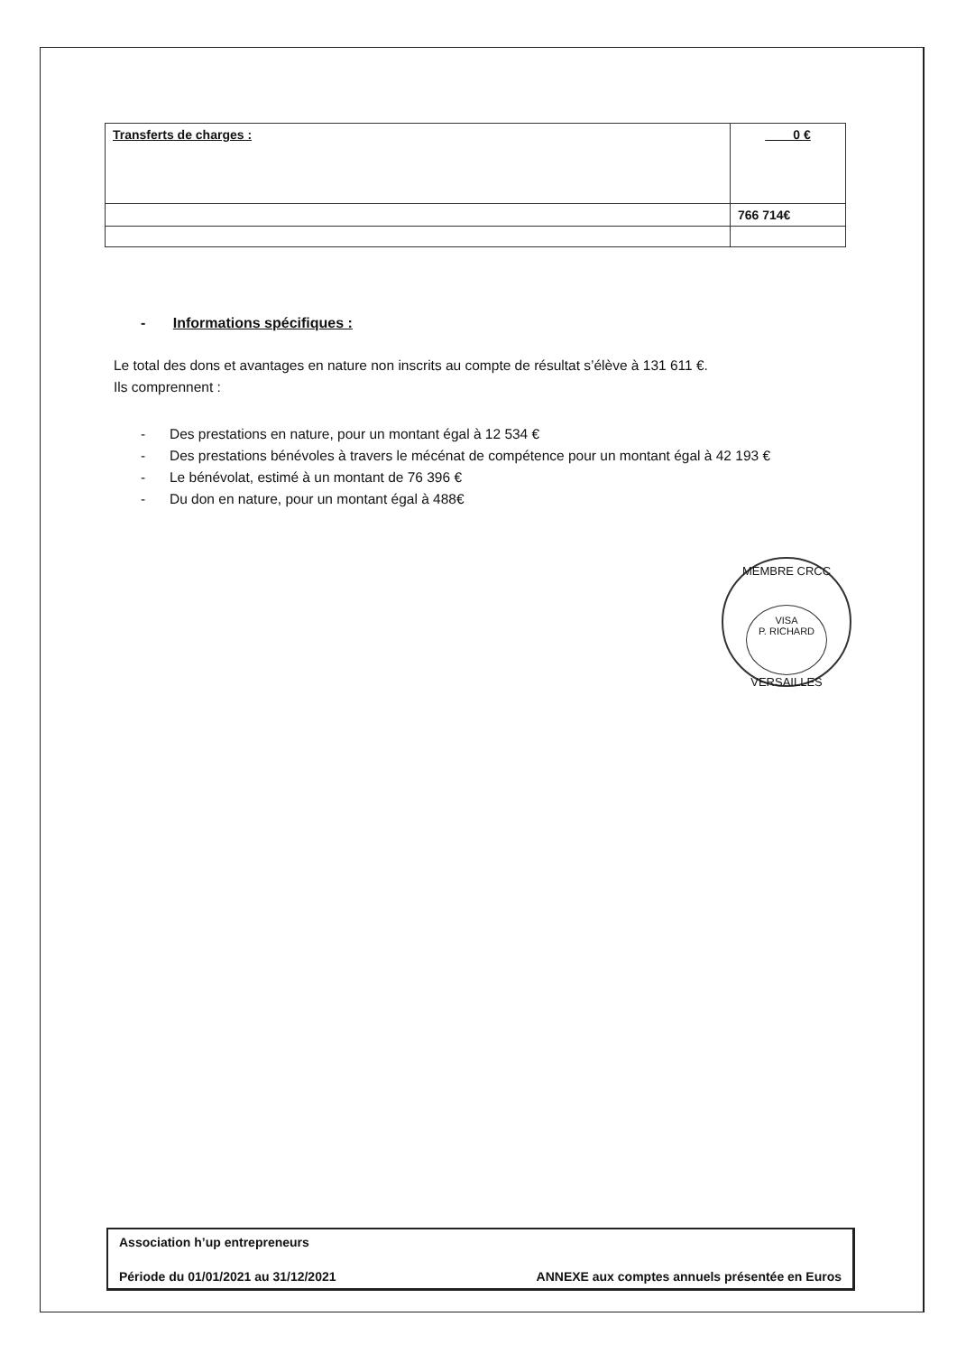| Transferts de charges : | 0 € |
| | 766 714€ |
- Informations spécifiques :
Le total des dons et avantages en nature non inscrits au compte de résultat s’élève à 131 611 €.
Ils comprennent :
- Des prestations en nature, pour un montant égal à 12 534 €
- Des prestations bénévoles à travers le mécénat de compétence pour un montant égal à 42 193 €
- Le bénévolat, estimé à un montant de 76 396 €
- Du don en nature, pour un montant égal à 488€
MEMBRE CRCC
VISA
P. RICHARD
VERSAILLES
Association h’up entrepreneurs
Période du 01/01/2021 au 31/12/2021 ANNEXE aux comptes annuels présentée en Euros